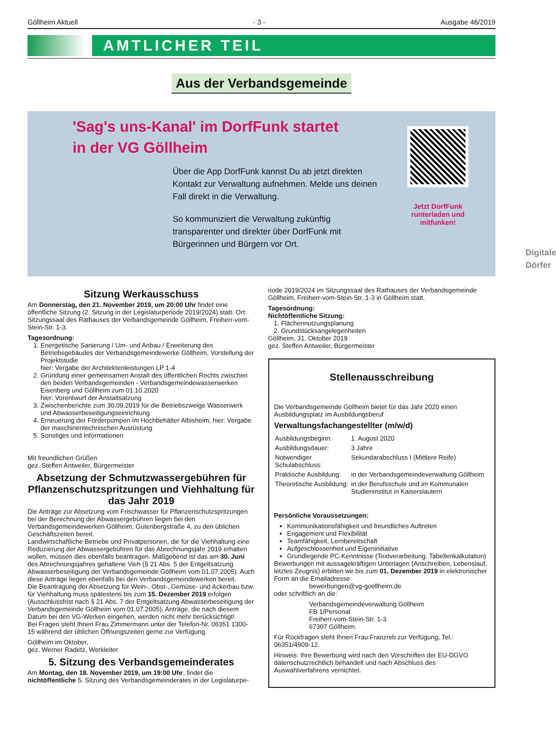Göllheim Aktuell - 3 - Ausgabe 46/2019
AMTLICHER TEIL
Aus der Verbandsgemeinde
'Sag's uns-Kanal' im DorfFunk startet
in der VG Göllheim
Über die App DorfFunk kannst Du ab jetzt direkten Kontakt zur Verwaltung aufnehmen. Melde uns deinen Fall direkt in die Verwaltung.
So kommuniziert die Verwaltung zukünftig transparenter und direkter über DorfFunk mit Bürgerinnen und Bürgern vor Ort.
Jetzt DorfFunk
runterladen und
mitfunken!
Digitale Dörfer
Sitzung Werkausschuss
Am Donnerstag, den 21. November 2019, um 20:00 Uhr findet eine öffentliche Sitzung (2. Sitzung in der Legislaturperiode 2019/2024) statt. Ort: Sitzungssaal des Rathauses der Verbandsgemeinde Göllheim, Freiherr-vom-Stein-Str. 1-3.
Tagesordnung:
1. Energetische Sanierung / Um- und Anbau / Erweiterung des Betriebsgebäudes der Verbandsgemeindewerke Göllheim, Vorstellung der Projektstudie
hier: Vergabe der Architektenleistungen LP 1-4
2. Gründung einer gemeinsamen Anstalt des öffentlichen Rechts zwischen den beiden Verbandsgemeinden - Verbandsgemeindewasserwerken Eisenberg und Göllheim zum 01.10.2020
hier: Vorentwurf der Anstaltsatzung
3. Zwischenberichte zum 30.09.2019 für die Betriebszweige Wasserwerk und Abwasserbeseitigungseinrichtung
4. Erneuerung der Förderpumpen im Hochbehälter Albisheim; hier: Vergabe der maschinentechnischen Ausrüstung
5. Sonstiges und Informationen
Mit freundlichen Grüßen
gez. Steffen Antweiler, Bürgermeister
Absetzung der Schmutzwassergebühren für Pflanzenschutzspritzungen und Viehhaltung für das Jahr 2019
Die Anträge zur Absetzung vom Frischwasser für Pflanzenschutzspritzungen bei der Berechnung der Abwassergebühren liegen bei den Verbandsgemeindewerken Göllheim, Gutenbergstraße 4, zu den üblichen Geschäftszeiten bereit.
Landwirtschaftliche Betriebe und Privatpersonen, die für die Viehhaltung eine Reduzierung der Abwassergebühren für das Abrechnungsjahr 2019 erhalten wollen, müssen dies ebenfalls beantragen. Maßgebend ist das am 30. Juni des Abrechnungsjahres gehaltene Vieh (§ 21 Abs. 5 der Entgeltsatzung Abwasserbeseitigung der Verbandsgemeinde Göllheim vom 01.07.2005). Auch diese Anträge liegen ebenfalls bei den Verbandsgemeindewerken bereit.
Die Beantragung der Absetzung für Wein-, Obst-, Gemüse- und Ackerbau bzw. für Viehhaltung muss spätestens bis zum 15. Dezember 2019 erfolgen (Ausschlussfrist nach § 21 Abs. 7 der Entgeltsatzung Abwasserbeseitigung der Verbandsgemeinde Göllheim vom 01.07.2005). Anträge, die nach diesem Datum bei den VG-Werken eingehen, werden nicht mehr berücksichtigt!
Bei Fragen steht Ihnen Frau Zimmermann unter der Telefon-Nr. 06351 1300-15 während der üblichen Öffnungszeiten gerne zur Verfügung.
Göllheim im Oktober,
gez. Werner Radetz, Werkleiter
5. Sitzung des Verbandsgemeinderates
Am Montag, den 18. November 2019, um 19:00 Uhr, findet die nichtöffentliche 5. Sitzung des Verbandsgemeinderates in der Legislaturpe-
riode 2019/2024 im Sitzungssaal des Rathauses der Verbandsgemeinde Göllheim, Freiherr-vom-Stein-Str. 1-3 in Göllheim statt.
Tagesordnung:
Nichtöffentliche Sitzung:
1. Flächennutzungsplanung
2. Grundstücksangelegenheiten
Göllheim, 31. Oktober 2019
gez. Steffen Antweiler, Bürgermeister
Stellenausschreibung
Die Verbandsgemeinde Göllheim bietet für das Jahr 2020 einen Ausbildungsplatz im Ausbildungsberuf
Verwaltungsfachangestellter (m/w/d)
| Ausbildungsbeginn: | 1. August 2020 |
| Ausbildungsdauer: | 3 Jahre |
| Notwendiger Schulabschluss: | Sekundarabschluss I (Mittlere Reife) |
| Praktische Ausbildung: | in der Verbandsgemeindeverwaltung Göllheim |
| Theoretische Ausbildung: | in der Berufsschule und im Kommunalen Studieninstitut in Kaiserslautern |
Persönliche Voraussetzungen:
Kommunikationsfähigkeit und freundliches Auftreten
Engagement und Flexibilität
Teamfähigkeit, Lernbereitschaft
Aufgeschlossenheit und Eigeninitiative
Grundlegende PC-Kenntnisse (Textverarbeitung, Tabellenkalkulation)
Bewerbungen mit aussagekräftigen Unterlagen (Anschreiben, Lebenslauf, letztes Zeugnis) erbitten wir bis zum 01. Dezember 2019 in elektronischer Form an die Emailadresse:
bewerbungen@vg-goellheirn.de
oder schriftlich an die:
Verbandsgemeindeverwaltung Göllheim
FB 1/Personal
Freiherr-vom-Stein-Str. 1-3
67307 Göllheim.
Für Rückfragen steht Ihnen Frau Franzreb zur Verfügung, Tel.: 06351/4909-12.
Hinweis: Ihre Bewerbung wird nach den Vorschriften der EU-DGVO datenschutzrechtlich behandelt und nach Abschluss des Auswahlverfahrens vernichtet.